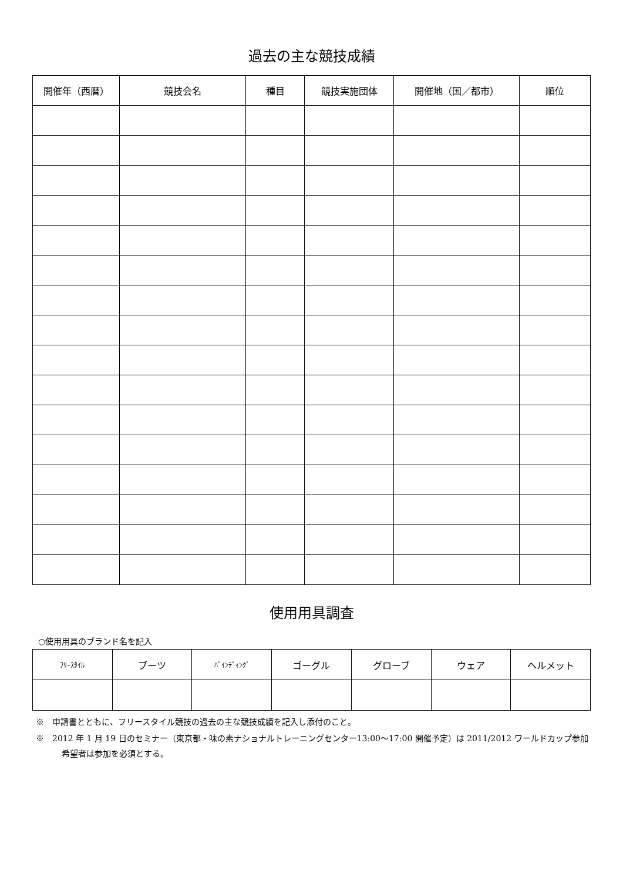過去の主な競技成績
| 開催年（西暦） | 競技会名 | 種目 | 競技実施団体 | 開催地（国／都市） | 順位 |
| --- | --- | --- | --- | --- | --- |
使用用具調査
○使用用具のブランド名を記入
| ﾌﾘｰｽﾀｲﾙ | ブーツ | ﾊﾞｲﾝﾃﾞｨﾝｸﾞ | ゴーグル | グローブ | ウェア | ヘルメット |
| --- | --- | --- | --- | --- | --- | --- |
※　申請書とともに、フリースタイル競技の過去の主な競技成績を記入し添付のこと。
※　2012 年 1 月 19 日のセミナー（東京都・味の素ナショナルトレーニングセンター13:00～17:00 開催予定）は 2011/2012 ワールドカップ参加希望者は参加を必須とする。